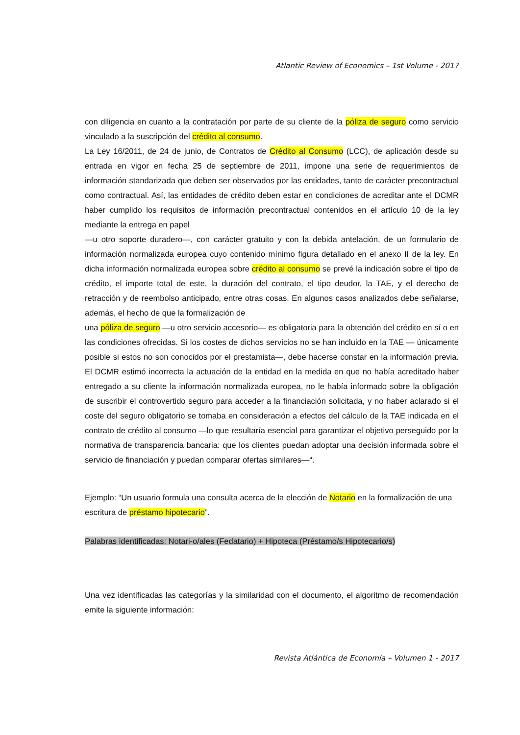Atlantic Review of Economics – 1st Volume - 2017
con diligencia en cuanto a la contratación por parte de su cliente de la póliza de seguro como servicio vinculado a la suscripción del crédito al consumo.
La Ley 16/2011, de 24 de junio, de Contratos de Crédito al Consumo (LCC), de aplicación desde su entrada en vigor en fecha 25 de septiembre de 2011, impone una serie de requerimientos de información standarizada que deben ser observados por las entidades, tanto de carácter precontractual como contractual. Así, las entidades de crédito deben estar en condiciones de acreditar ante el DCMR haber cumplido los requisitos de información precontractual contenidos en el artículo 10 de la ley mediante la entrega en papel
—u otro soporte duradero—, con carácter gratuito y con la debida antelación, de un formulario de información normalizada europea cuyo contenido mínimo figura detallado en el anexo II de la ley. En dicha información normalizada europea sobre crédito al consumo se prevé la indicación sobre el tipo de crédito, el importe total de este, la duración del contrato, el tipo deudor, la TAE, y el derecho de retracción y de reembolso anticipado, entre otras cosas. En algunos casos analizados debe señalarse, además, el hecho de que la formalización de
una póliza de seguro —u otro servicio accesorio— es obligatoria para la obtención del crédito en sí o en las condiciones ofrecidas. Si los costes de dichos servicios no se han incluido en la TAE — únicamente posible si estos no son conocidos por el prestamista—, debe hacerse constar en la información previa. El DCMR estimó incorrecta la actuación de la entidad en la medida en que no había acreditado haber entregado a su cliente la información normalizada europea, no le había informado sobre la obligación de suscribir el controvertido seguro para acceder a la financiación solicitada, y no haber aclarado si el coste del seguro obligatorio se tomaba en consideración a efectos del cálculo de la TAE indicada en el contrato de crédito al consumo —lo que resultaría esencial para garantizar el objetivo perseguido por la normativa de transparencia bancaria: que los clientes puedan adoptar una decisión informada sobre el servicio de financiación y puedan comparar ofertas similares—“.
Ejemplo: “Un usuario formula una consulta acerca de la elección de Notario en la formalización de una escritura de préstamo hipotecario”.
Palabras identificadas: Notari-o/ales (Fedatario) + Hipoteca (Préstamo/s Hipotecario/s)
Una vez identificadas las categorías y la similaridad con el documento, el algoritmo de recomendación emite la siguiente información:
Revista Atlántica de Economía – Volumen 1 - 2017